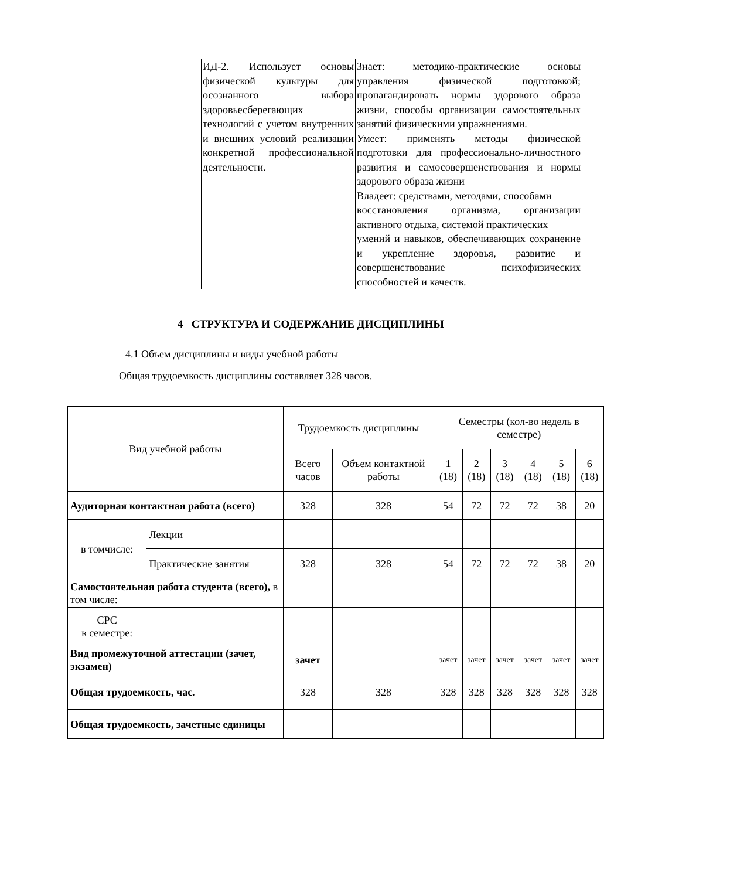| | ИД-2. Использует основы физической культуры для осознанного выбора здоровьесберегающих технологий с учетом внутренних и внешних условий реализации конкретной профессиональной деятельности. | Знает: методико-практические основы управления физической подготовкой; пропагандировать нормы здорового образа жизни, способы организации самостоятельных занятий физическими упражнениями. Умеет: применять методы физической подготовки для профессионально-личностного развития и самосовершенствования и нормы здорового образа жизни Владеет: средствами, методами, способами восстановления организма, организации активного отдыха, системой практических умений и навыков, обеспечивающих сохранение и укрепление здоровья, развитие и совершенствование психофизических способностей и качеств. |
4 СТРУКТУРА И СОДЕРЖАНИЕ ДИСЦИПЛИНЫ
4.1 Объем дисциплины и виды учебной работы
Общая трудоемкость дисциплины составляет 328 часов.
| Вид учебной работы | | Трудоемкость дисциплины | | Семестры (кол-во недель в семестре) | | | | | |
| --- | --- | --- | --- | --- | --- | --- | --- | --- | --- |
| | | Всего часов | Объем контактной работы | 1 (18) | 2 (18) | 3 (18) | 4 (18) | 5 (18) | 6 (18) |
| Аудиторная контактная работа (всего) | | 328 | 328 | 54 | 72 | 72 | 72 | 38 | 20 |
| в томчисле: | Лекции | | | | | | | | |
| | Практические занятия | 328 | 328 | 54 | 72 | 72 | 72 | 38 | 20 |
| Самостоятельная работа студента (всего), в том числе: | | | | | | | | | |
| СРС в семестре: | | | | | | | | | |
| Вид промежуточной аттестации (зачет, экзамен) | | зачет | | зачет | зачет | зачет | зачет | зачет | зачет |
| Общая трудоемкость, час. | | 328 | 328 | 328 | 328 | 328 | 328 | 328 | 328 |
| Общая трудоемкость, зачетные единицы | | | | | | | | | |